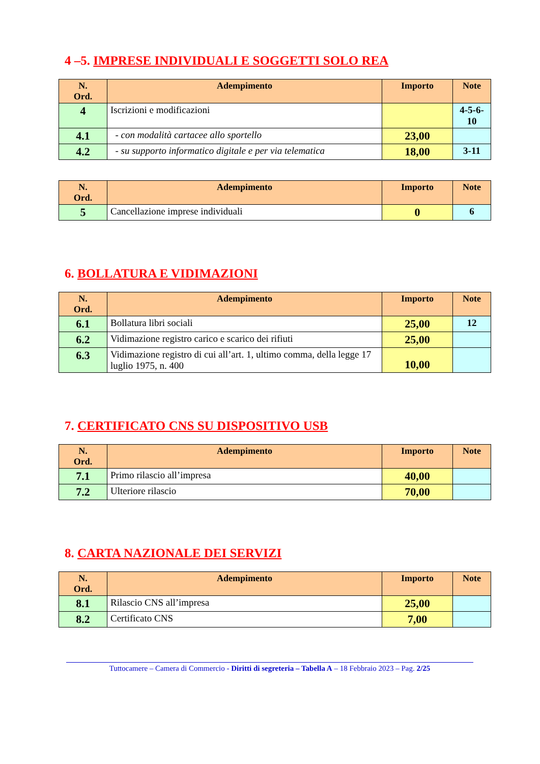4 –5. IMPRESE INDIVIDUALI E SOGGETTI SOLO REA
| N. Ord. | Adempimento | Importo | Note |
| --- | --- | --- | --- |
| 4 | Iscrizioni e modificazioni | | 4-5-6- 10 |
| 4.1 | - con modalità cartacee allo sportello | 23,00 | |
| 4.2 | - su supporto informatico digitale e per via telematica | 18,00 | 3-11 |
| N. Ord. | Adempimento | Importo | Note |
| --- | --- | --- | --- |
| 5 | Cancellazione imprese individuali | 0 | 6 |
6. BOLLATURA E VIDIMAZIONI
| N. Ord. | Adempimento | Importo | Note |
| --- | --- | --- | --- |
| 6.1 | Bollatura libri sociali | 25,00 | 12 |
| 6.2 | Vidimazione registro carico e scarico dei rifiuti | 25,00 | |
| 6.3 | Vidimazione registro di cui all’art. 1, ultimo comma, della legge 17 luglio 1975, n. 400 | 10,00 | |
7. CERTIFICATO CNS SU DISPOSITIVO USB
| N. Ord. | Adempimento | Importo | Note |
| --- | --- | --- | --- |
| 7.1 | Primo rilascio all’impresa | 40,00 | |
| 7.2 | Ulteriore rilascio | 70,00 | |
8. CARTA NAZIONALE DEI SERVIZI
| N. Ord. | Adempimento | Importo | Note |
| --- | --- | --- | --- |
| 8.1 | Rilascio CNS all’impresa | 25,00 | |
| 8.2 | Certificato CNS | 7,00 | |
Tuttocamere – Camera di Commercio - Diritti di segreteria – Tabella A – 18 Febbraio 2023 – Pag. 2/25